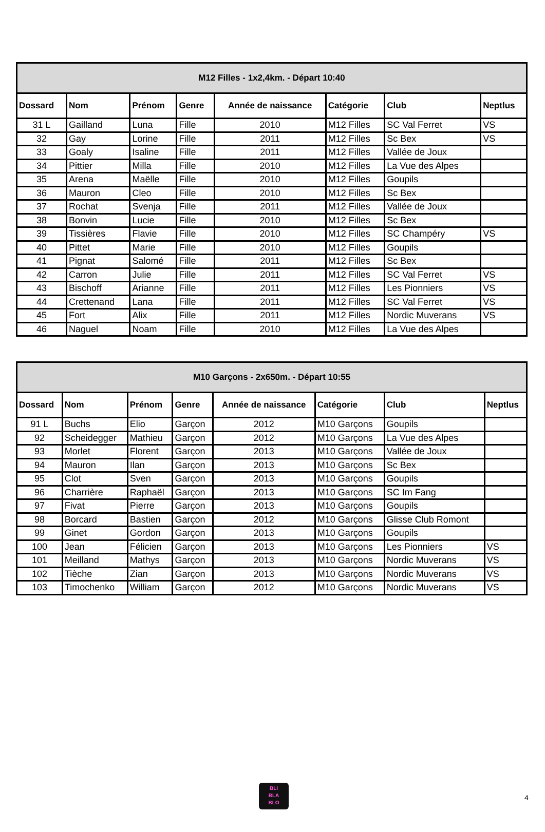| M12 Filles - 1x2,4km. - Départ 10:40 | | | | | | | |
| --- | --- | --- | --- | --- | --- | --- | --- |
| Dossard | Nom | Prénom | Genre | Année de naissance | Catégorie | Club | Neptlus |
| 31 L | Gailland | Luna | Fille | 2010 | M12 Filles | SC Val Ferret | VS |
| 32 | Gay | Lorine | Fille | 2011 | M12 Filles | Sc Bex | VS |
| 33 | Goaly | Isaline | Fille | 2011 | M12 Filles | Vallée de Joux | |
| 34 | Pittier | Milla | Fille | 2010 | M12 Filles | La Vue des Alpes | |
| 35 | Arena | Maëlle | Fille | 2010 | M12 Filles | Goupils | |
| 36 | Mauron | Cleo | Fille | 2010 | M12 Filles | Sc Bex | |
| 37 | Rochat | Svenja | Fille | 2011 | M12 Filles | Vallée de Joux | |
| 38 | Bonvin | Lucie | Fille | 2010 | M12 Filles | Sc Bex | |
| 39 | Tissières | Flavie | Fille | 2010 | M12 Filles | SC Champéry | VS |
| 40 | Pittet | Marie | Fille | 2010 | M12 Filles | Goupils | |
| 41 | Pignat | Salomé | Fille | 2011 | M12 Filles | Sc Bex | |
| 42 | Carron | Julie | Fille | 2011 | M12 Filles | SC Val Ferret | VS |
| 43 | Bischoff | Arianne | Fille | 2011 | M12 Filles | Les Pionniers | VS |
| 44 | Crettenand | Lana | Fille | 2011 | M12 Filles | SC Val Ferret | VS |
| 45 | Fort | Alix | Fille | 2011 | M12 Filles | Nordic Muverans | VS |
| 46 | Naguel | Noam | Fille | 2010 | M12 Filles | La Vue des Alpes | |
| M10 Garçons - 2x650m. - Départ 10:55 | | | | | | | |
| --- | --- | --- | --- | --- | --- | --- | --- |
| Dossard | Nom | Prénom | Genre | Année de naissance | Catégorie | Club | Neptlus |
| 91 L | Buchs | Elio | Garçon | 2012 | M10 Garçons | Goupils | |
| 92 | Scheidegger | Mathieu | Garçon | 2012 | M10 Garçons | La Vue des Alpes | |
| 93 | Morlet | Florent | Garçon | 2013 | M10 Garçons | Vallée de Joux | |
| 94 | Mauron | Ilan | Garçon | 2013 | M10 Garçons | Sc Bex | |
| 95 | Clot | Sven | Garçon | 2013 | M10 Garçons | Goupils | |
| 96 | Charrière | Raphaël | Garçon | 2013 | M10 Garçons | SC Im Fang | |
| 97 | Fivat | Pierre | Garçon | 2013 | M10 Garçons | Goupils | |
| 98 | Borcard | Bastien | Garçon | 2012 | M10 Garçons | Glisse Club Romont | |
| 99 | Ginet | Gordon | Garçon | 2013 | M10 Garçons | Goupils | |
| 100 | Jean | Félicien | Garçon | 2013 | M10 Garçons | Les Pionniers | VS |
| 101 | Meilland | Mathys | Garçon | 2013 | M10 Garçons | Nordic Muverans | VS |
| 102 | Tièche | Zian | Garçon | 2013 | M10 Garçons | Nordic Muverans | VS |
| 103 | Timochenko | William | Garçon | 2012 | M10 Garçons | Nordic Muverans | VS |
BLI
BLA
BLO
4